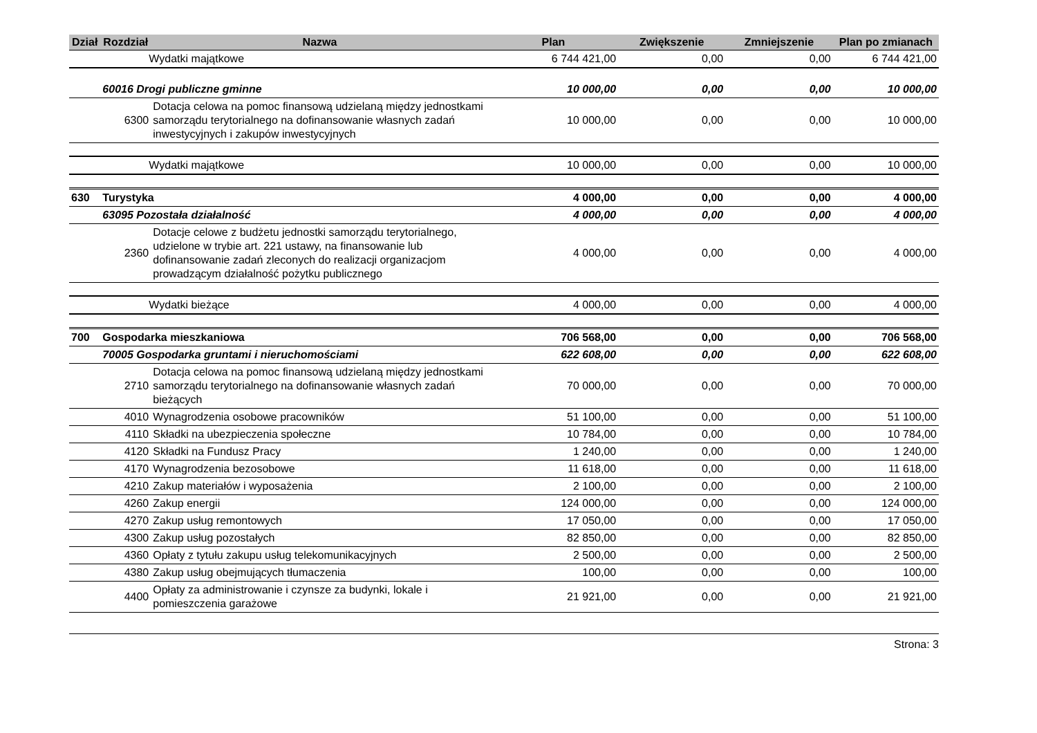| Dział | Rozdział | Nazwa | Plan | Zwiększenie | Zmniejszenie | Plan po zmianach |
| --- | --- | --- | --- | --- | --- | --- |
| | Wydatki majątkowe | | 6 744 421,00 | 0,00 | 0,00 | 6 744 421,00 |
| | 60016 Drogi publiczne gminne | | 10 000,00 | 0,00 | 0,00 | 10 000,00 |
| | 6300 | Dotacja celowa na pomoc finansową udzielaną między jednostkami samorządu terytorialnego na dofinansowanie własnych zadań inwestycyjnych i zakupów inwestycyjnych | 10 000,00 | 0,00 | 0,00 | 10 000,00 |
| | Wydatki majątkowe | | 10 000,00 | 0,00 | 0,00 | 10 000,00 |
| 630 | Turystyka | | 4 000,00 | 0,00 | 0,00 | 4 000,00 |
| | 63095 Pozostała działalność | | 4 000,00 | 0,00 | 0,00 | 4 000,00 |
| | 2360 | Dotacje celowe z budżetu jednostki samorządu terytorialnego, udzielone w trybie art. 221 ustawy, na finansowanie lub dofinansowanie zadań zleconych do realizacji organizacjom prowadzącym działalność pożytku publicznego | 4 000,00 | 0,00 | 0,00 | 4 000,00 |
| | Wydatki bieżące | | 4 000,00 | 0,00 | 0,00 | 4 000,00 |
| 700 | Gospodarka mieszkaniowa | | 706 568,00 | 0,00 | 0,00 | 706 568,00 |
| | 70005 Gospodarka gruntami i nieruchomościami | | 622 608,00 | 0,00 | 0,00 | 622 608,00 |
| | 2710 | Dotacja celowa na pomoc finansową udzielaną między jednostkami samorządu terytorialnego na dofinansowanie własnych zadań bieżących | 70 000,00 | 0,00 | 0,00 | 70 000,00 |
| | 4010 | Wynagrodzenia osobowe pracowników | 51 100,00 | 0,00 | 0,00 | 51 100,00 |
| | 4110 | Składki na ubezpieczenia społeczne | 10 784,00 | 0,00 | 0,00 | 10 784,00 |
| | 4120 | Składki na Fundusz Pracy | 1 240,00 | 0,00 | 0,00 | 1 240,00 |
| | 4170 | Wynagrodzenia bezosobowe | 11 618,00 | 0,00 | 0,00 | 11 618,00 |
| | 4210 | Zakup materiałów i wyposażenia | 2 100,00 | 0,00 | 0,00 | 2 100,00 |
| | 4260 | Zakup energii | 124 000,00 | 0,00 | 0,00 | 124 000,00 |
| | 4270 | Zakup usług remontowych | 17 050,00 | 0,00 | 0,00 | 17 050,00 |
| | 4300 | Zakup usług pozostałych | 82 850,00 | 0,00 | 0,00 | 82 850,00 |
| | 4360 | Opłaty z tytułu zakupu usług telekomunikacyjnych | 2 500,00 | 0,00 | 0,00 | 2 500,00 |
| | 4380 | Zakup usług obejmujących tłumaczenia | 100,00 | 0,00 | 0,00 | 100,00 |
| | 4400 | Opłaty za administrowanie i czynsze za budynki, lokale i pomieszczenia garażowe | 21 921,00 | 0,00 | 0,00 | 21 921,00 |
Strona: 3